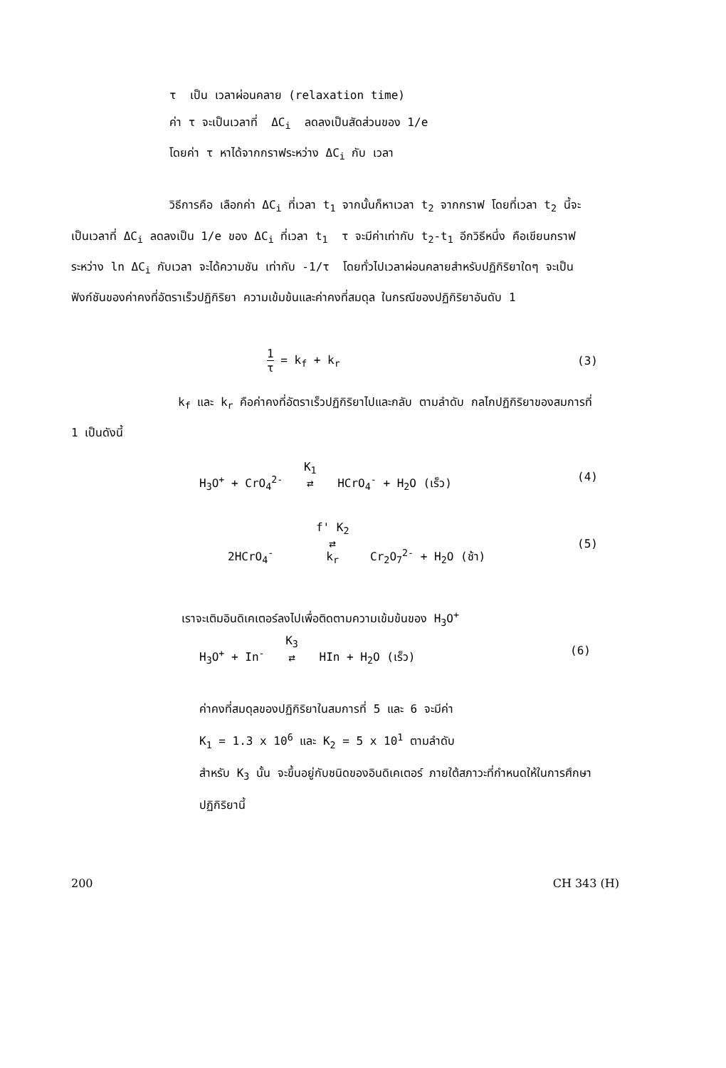τ เป็น เวลาผ่อนคลาย (relaxation time)
ค่า τ จะเป็นเวลาที่ ΔC<sub>i</sub> ลดลงเป็นสัดส่วนของ 1/e
โดยค่า τ หาได้จากกราฟระหว่าง ΔC<sub>i</sub> กับ เวลา
วิธีการคือ เลือกค่า ΔC<sub>i</sub> ที่เวลา t<sub>1</sub> จากนั้นก็หาเวลา t<sub>2</sub> จากกราฟ โดยที่เวลา t<sub>2</sub> นี้จะเป็นเวลาที่ ΔC<sub>i</sub> ลดลงเป็น 1/e ของ ΔC<sub>i</sub> ที่เวลา t<sub>1</sub> τ จะมีค่าเท่ากับ t<sub>2</sub>-t<sub>1</sub> อีกวิธีหนึ่ง คือเขียนกราฟระหว่าง ln ΔC<sub>i</sub> กับเวลา จะได้ความชัน เท่ากับ -1/τ โดยทั่วไปเวลาผ่อนคลายสำหรับปฏิกิริยาใดๆ จะเป็นฟังก์ชันของค่าคงที่อัตราเร็วปฏิกิริยา ความเข้มข้นและค่าคงที่สมดุล ในกรณีของปฏิกิริยาอันดับ 1
1 τ = k<sub>f</sub> + k<sub>r</sub> (3)
k<sub>f</sub> และ k<sub>r</sub> คือค่าคงที่อัตราเร็วปฏิกิริยาไปและกลับ ตามลำดับ กลไกปฏิกิริยาของสมการที่ 1 เป็นดังนี้
H<sub>3</sub>O<sup>+</sup> + CrO<sub>4</sub><sup>2-</sup> K<sub>1</sub>
⇄ HCrO<sub>4</sub><sup>-</sup> + H<sub>2</sub>O (เร็ว) (4)
2HCrO<sub>4</sub><sup>-</sup> f' K<sub>2</sub>
⇄
k<sub>r</sub> Cr<sub>2</sub>O<sub>7</sub><sup>2-</sup> + H<sub>2</sub>O (ช้า) (5)
เราจะเติมอินดิเคเตอร์ลงไปเพื่อติดตามความเข้มข้นของ H<sub>3</sub>O<sup>+</sup>
H<sub>3</sub>O<sup>+</sup> + In<sup>-</sup> K<sub>3</sub>
⇄ HIn + H<sub>2</sub>O (เร็ว) (6)
ค่าคงที่สมดุลของปฏิกิริยาในสมการที่ 5 และ 6 จะมีค่า
K<sub>1</sub> = 1.3 x 10<sup>6</sup> และ K<sub>2</sub> = 5 x 10<sup>1</sup> ตามลำดับ
สำหรับ K<sub>3</sub> นั้น จะขึ้นอยู่กับชนิดของอินดิเคเตอร์ ภายใต้สภาวะที่กำหนดให้ในการศึกษาปฏิกิริยานี้
200 CH 343 (H)